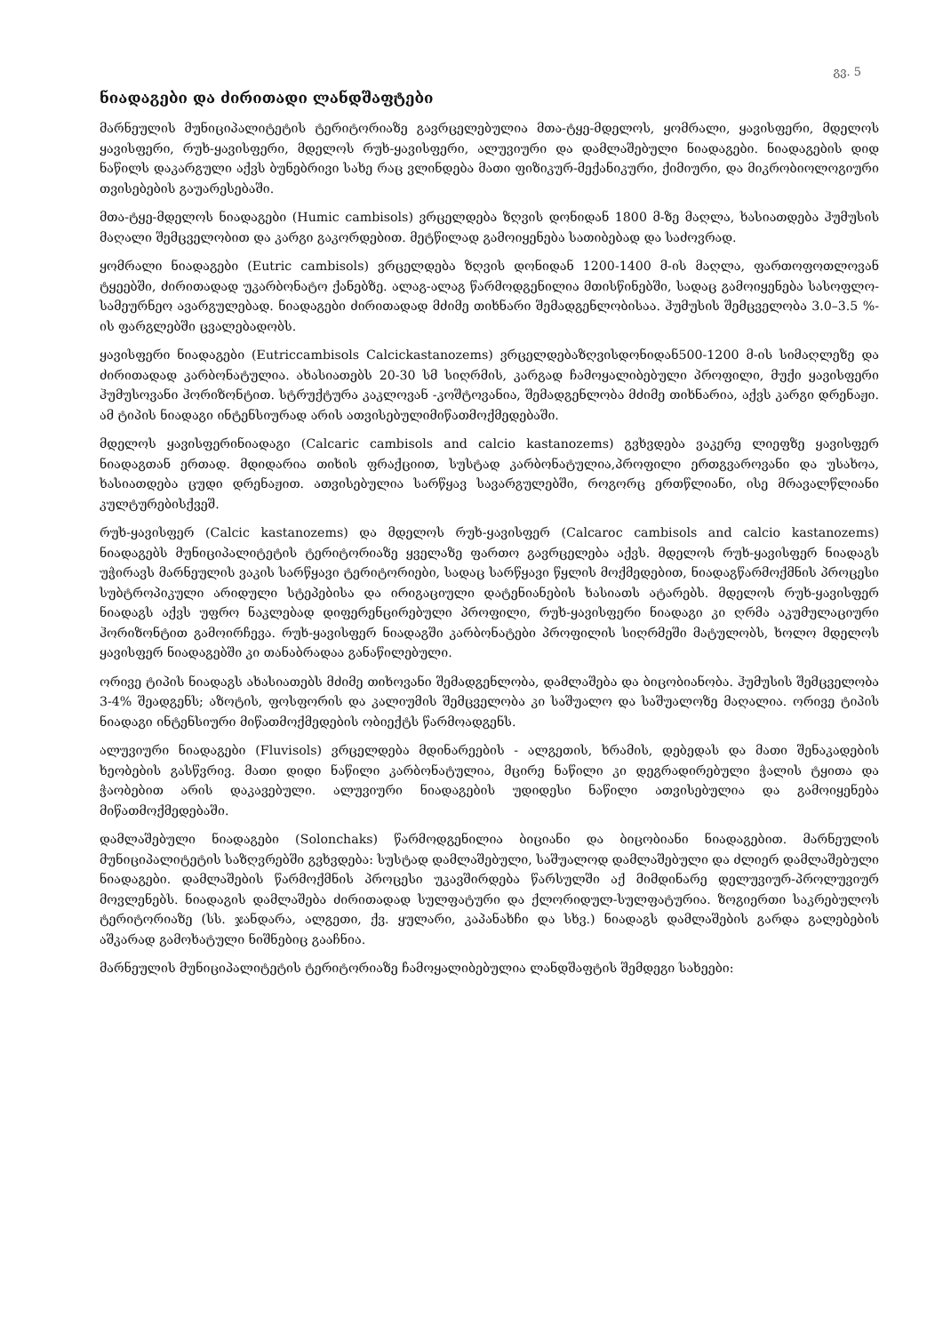გვ. 5
ნიადაგები და ძირითადი ლანდშაფტები
მარნეულის მუნიციპალიტეტის ტერიტორიაზე გავრცელებულია მთა-ტყე-მდელოს, ყომრალი, ყავისფერი, მდელოს ყავისფერი, რუხ-ყავისფერი, მდელოს რუხ-ყავისფერი, ალუვიური და დამლაშებული ნიადაგები. ნიადაგების დიდ ნაწილს დაკარგული აქვს ბუნებრივი სახე რაც ვლინდება მათი ფიზიკურ-მექანიკური, ქიმიური, და მიკრობიოლოგიური თვისებების გაუარესებაში.
მთა-ტყე-მდელოს ნიადაგები (Humic cambisols) ვრცელდება ზღვის დონიდან 1800 მ-ზე მაღლა, ხასიათდება ჰუმუსის მაღალი შემცველობით და კარგი გაკორდებით. მეტწილად გამოიყენება სათიბებად და საძოვრად.
ყომრალი ნიადაგები (Eutric cambisols) ვრცელდება ზღვის დონიდან 1200-1400 მ-ის მაღლა, ფართოფოთლოვან ტყეებში, ძირითადად უკარბონატო ქანებზე. ალაგ-ალაგ წარმოდგენილია მთისწინებში, სადაც გამოიყენება სასოფლო-სამეურნეო ავარგულებად. ნიადაგები ძირითადად მძიმე თიხნარი შემადგენლობისაა. ჰუმუსის შემცველობა 3.0–3.5 %-ის ფარგლებში ცვალებადობს.
ყავისფერი ნიადაგები (Eutriccambisols Calcickastanozems) ვრცელდებაზღვისდონიდან500-1200 მ-ის სიმაღლეზე და ძირითადად კარბონატულია. ახასიათებს 20-30 სმ სიღრმის, კარგად ჩამოყალიბებული პროფილი, მუქი ყავისფერი ჰუმუსოვანი ჰორიზონტით. სტრუქტურა კაკლოვან -კოშტოვანია, შემადგენლობა მძიმე თიხნარია, აქვს კარგი დრენაჟი. ამ ტიპის ნიადაგი ინტენსიურად არის ათვისებულიმიწათმოქმედებაში.
მდელოს ყავისფერინიადაგი (Calcaric cambisols and calcio kastanozems) გვხვდება ვაკერე ლიეფზე ყავისფერ ნიადაგთან ერთად. მდიდარია თიხის ფრაქციით, სუსტად კარბონატულია,პროფილი ერთგვაროვანი და უსახოა, ხასიათდება ცუდი დრენაჟით. ათვისებულია სარწყავ სავარგულებში, როგორც ერთწლიანი, ისე მრავალწლიანი კულტურებისქვეშ.
რუხ-ყავისფერ (Calcic kastanozems) და მდელოს რუხ-ყავისფერ (Calcaroc cambisols and calcio kastanozems) ნიადაგებს მუნიციპალიტეტის ტერიტორიაზე ყველაზე ფართო გავრცელება აქვს. მდელოს რუხ-ყავისფერ ნიადაგს უჭირავს მარნეულის ვაკის სარწყავი ტერიტორიები, სადაც სარწყავი წყლის მოქმედებით, ნიადაგწარმოქმნის პროცესი სუბტროპიკული არიდული სტეპებისა და ირიგაციული დატენიანების ხასიათს ატარებს. მდელოს რუხ-ყავისფერ ნიადაგს აქვს უფრო ნაკლებად დიფერენცირებული პროფილი, რუხ-ყავისფერი ნიადაგი კი ღრმა აკუმულაციური ჰორიზონტით გამოირჩევა. რუხ-ყავისფერ ნიადაგში კარბონატები პროფილის სიღრმეში მატულობს, ხოლო მდელოს ყავისფერ ნიადაგებში კი თანაბრადაა განაწილებული.
ორივე ტიპის ნიადაგს ახასიათებს მძიმე თიხოვანი შემადგენლობა, დამლაშება და ბიცობიანობა. ჰუმუსის შემცველობა 3-4% შეადგენს; აზოტის, ფოსფორის და კალიუმის შემცველობა კი საშუალო და საშუალოზე მაღალია. ორივე ტიპის ნიადაგი ინტენსიური მიწათმოქმედების ობიექტს წარმოადგენს.
ალუვიური ნიადაგები (Fluvisols) ვრცელდება მდინარეების - ალგეთის, ხრამის, დებედას და მათი შენაკადების ხეობების გასწვრივ. მათი დიდი ნაწილი კარბონატულია, მცირე ნაწილი კი დეგრადირებული ჭალის ტყითა და ჭაობებით არის დაკავებული. ალუვიური ნიადაგების უდიდესი ნაწილი ათვისებულია და გამოიყენება მიწათმოქმედებაში.
დამლაშებული ნიადაგები (Solonchaks) წარმოდგენილია ბიციანი და ბიცობიანი ნიადაგებით. მარნეულის მუნიციპალიტეტის საზღვრებში გვხვდება: სუსტად დამლაშებული, საშუალოდ დამლაშებული და ძლიერ დამლაშებული ნიადაგები. დამლაშების წარმოქმნის პროცესი უკავშირდება წარსულში აქ მიმდინარე დელუვიურ-პროლუვიურ მოვლენებს. ნიადაგის დამლაშება ძირითადად სულფატური და ქლორიდულ-სულფატურია. ზოგიერთი საკრებულოს ტერიტორიაზე (სს. ჯანდარა, ალგეთი, ქვ. ყულარი, კაპანახჩი და სხვ.) ნიადაგს დამლაშების გარდა გალებების აშკარად გამოხატული ნიშნებიც გააჩნია.
მარნეულის მუნიციპალიტეტის ტერიტორიაზე ჩამოყალიბებულია ლანდშაფტის შემდეგი სახეები: